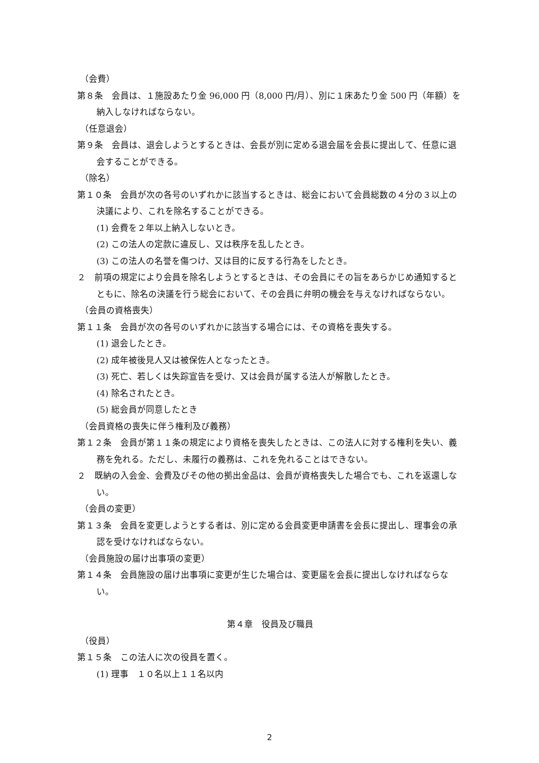（会費）
第８条　会員は、１施設あたり金 96,000 円（8,000 円/月）、別に１床あたり金 500 円（年額）を納入しなければならない。
（任意退会）
第９条　会員は、退会しようとするときは、会長が別に定める退会届を会長に提出して、任意に退会することができる。
（除名）
第１０条　会員が次の各号のいずれかに該当するときは、総会において会員総数の４分の３以上の決議により、これを除名することができる。
(1) 会費を２年以上納入しないとき。
(2) この法人の定款に違反し、又は秩序を乱したとき。
(3) この法人の名誉を傷つけ、又は目的に反する行為をしたとき。
２　前項の規定により会員を除名しようとするときは、その会員にその旨をあらかじめ通知するとともに、除名の決議を行う総会において、その会員に弁明の機会を与えなければならない。
（会員の資格喪失）
第１１条　会員が次の各号のいずれかに該当する場合には、その資格を喪失する。
(1) 退会したとき。
(2) 成年被後見人又は被保佐人となったとき。
(3) 死亡、若しくは失踪宣告を受け、又は会員が属する法人が解散したとき。
(4) 除名されたとき。
(5) 総会員が同意したとき
（会員資格の喪失に伴う権利及び義務）
第１２条　会員が第１１条の規定により資格を喪失したときは、この法人に対する権利を失い、義務を免れる。ただし、未履行の義務は、これを免れることはできない。
２　既納の入会金、会費及びその他の拠出金品は、会員が資格喪失した場合でも、これを返還しない。
（会員の変更）
第１３条　会員を変更しようとする者は、別に定める会員変更申請書を会長に提出し、理事会の承認を受けなければならない。
（会員施設の届け出事項の変更）
第１４条　会員施設の届け出事項に変更が生じた場合は、変更届を会長に提出しなければならない。
第４章　役員及び職員
（役員）
第１５条　この法人に次の役員を置く。
(1) 理事　１０名以上１１名以内
2